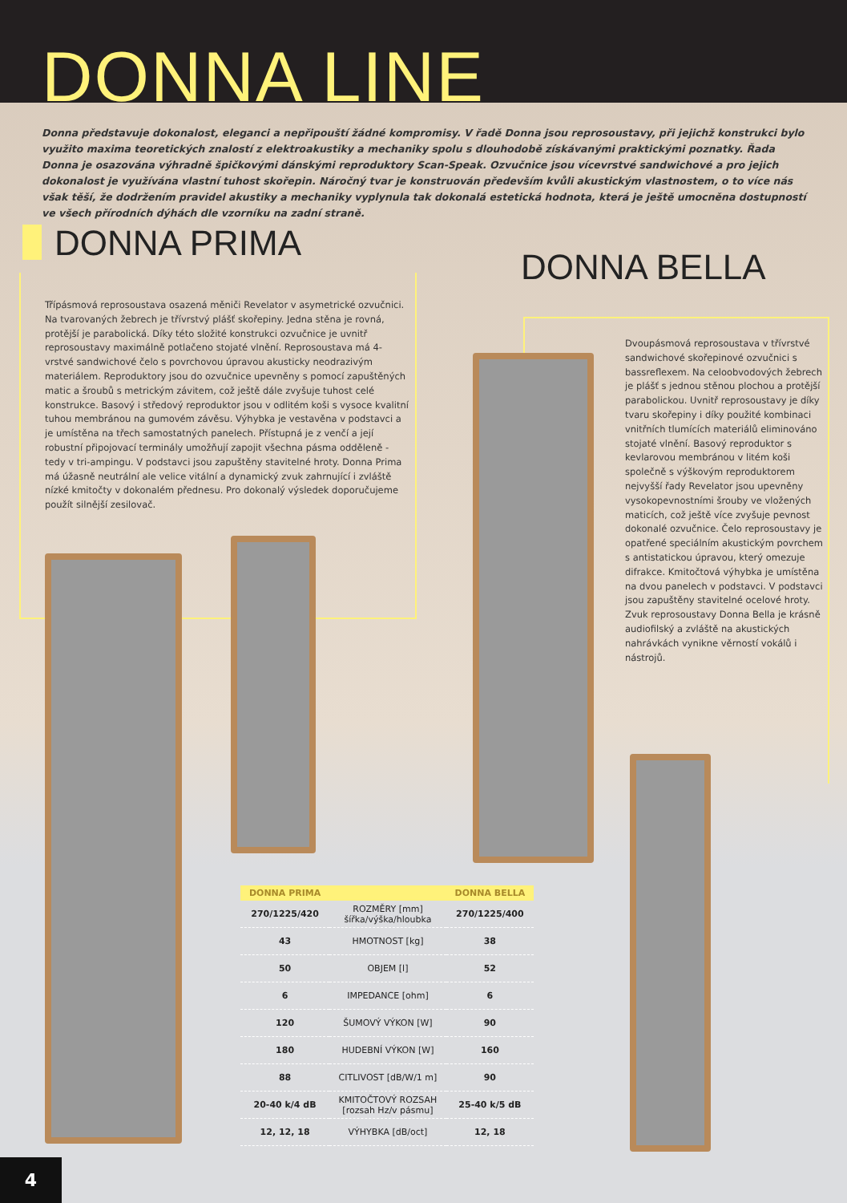DONNA LINE
Donna představuje dokonalost, eleganci a nepřipouští žádné kompromisy. V řadě Donna jsou reprosoustavy, při jejichž konstrukci bylo využito maxima teoretických znalostí z elektroakustiky a mechaniky spolu s dlouhodobě získávanými praktickými poznatky. Řada Donna je osazována výhradně špičkovými dánskými reproduktory Scan-Speak. Ozvučnice jsou vícevrstvé sandwichové a pro jejich dokonalost je využívána vlastní tuhost skořepin. Náročný tvar je konstruován především kvůli akustickým vlastnostem, o to více nás však těší, že dodržením pravidel akustiky a mechaniky vyplynula tak dokonalá estetická hodnota, která je ještě umocněna dostupností ve všech přírodních dýhách dle vzorníku na zadní straně.
DONNA PRIMA
Třípásmová reprosoustava osazená měniči Revelator v asymetrické ozvučnici. Na tvarovaných žebrech je třívrstvý plášť skořepiny. Jedna stěna je rovná, protější je parabolická. Díky této složité konstrukci ozvučnice je uvnitř reprosoustavy maximálně potlačeno stojaté vlnění. Reprosoustava má 4-vrstvé sandwichové čelo s povrchovou úpravou akusticky neodrazivým materiálem. Reproduktory jsou do ozvučnice upevněny s pomocí zapuštěných matic a šroubů s metrickým závitem, což ještě dále zvyšuje tuhost celé konstrukce. Basový i středový reproduktor jsou v odlitém koši s vysoce kvalitní tuhou membránou na gumovém závěsu. Výhybka je vestavěna v podstavci a je umístěna na třech samostatných panelech. Přístupná je z venčí a její robustní připojovací terminály umožňují zapojit všechna pásma odděleně - tedy v tri-ampingu. V podstavci jsou zapuštěny stavitelné hroty. Donna Prima má úžasně neutrální ale velice vitální a dynamický zvuk zahrnující i zvláště nízké kmitočty v dokonalém přednesu. Pro dokonalý výsledek doporučujeme použít silnější zesilovač.
DONNA BELLA
Dvoupásmová reprosoustava v třívrstvé sandwichové skořepinové ozvučnici s bassreflexem. Na celoobvodových žebrech je plášť s jednou stěnou plochou a protější parabolickou. Uvnitř reprosoustavy je díky tvaru skořepiny i díky použité kombinaci vnitřních tlumících materiálů eliminováno stojaté vlnění. Basový reproduktor s kevlarovou membránou v litém koši společně s výškovým reproduktorem nejvyšší řady Revelator jsou upevněny vysokopevnostními šrouby ve vložených maticích, což ještě více zvyšuje pevnost dokonalé ozvučnice. Čelo reprosoustavy je opatřené speciálním akustickým povrchem s antistatickou úpravou, který omezuje difrakce. Kmitočtová výhybka je umístěna na dvou panelech v podstavci. V podstavci jsou zapuštěny stavitelné ocelové hroty. Zvuk reprosoustavy Donna Bella je krásně audiofilský a zvláště na akustických nahrávkách vynikne věrností vokálů i nástrojů.
| DONNA PRIMA | | DONNA BELLA |
| --- | --- | --- |
| 270/1225/420 | ROZMĚRY [mm] šířka/výška/hloubka | 270/1225/400 |
| 43 | HMOTNOST [kg] | 38 |
| 50 | OBJEM [l] | 52 |
| 6 | IMPEDANCE [ohm] | 6 |
| 120 | ŠUMOVÝ VÝKON [W] | 90 |
| 180 | HUDEBNÍ VÝKON [W] | 160 |
| 88 | CITLIVOST [dB/W/1 m] | 90 |
| 20-40 k/4 dB | KMITOČTOVÝ ROZSAH [rozsah Hz/v pásmu] | 25-40 k/5 dB |
| 12, 12, 18 | VÝHYBKA [dB/oct] | 12, 18 |
4